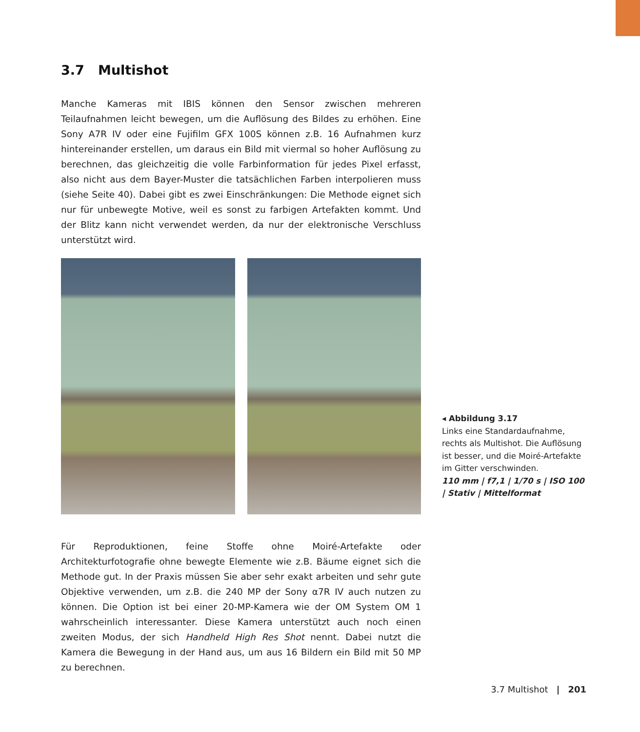3.7 Multishot
Manche Kameras mit IBIS können den Sensor zwischen mehreren Teilaufnahmen leicht bewegen, um die Auflösung des Bildes zu erhöhen. Eine Sony A7R IV oder eine Fujifilm GFX 100S können z.B. 16 Aufnahmen kurz hintereinander erstellen, um daraus ein Bild mit viermal so hoher Auflösung zu berechnen, das gleichzeitig die volle Farbinformation für jedes Pixel erfasst, also nicht aus dem Bayer-Muster die tatsächlichen Farben interpolieren muss (siehe Seite 40). Dabei gibt es zwei Einschränkungen: Die Methode eignet sich nur für unbewegte Motive, weil es sonst zu farbigen Artefakten kommt. Und der Blitz kann nicht verwendet werden, da nur der elektronische Verschluss unterstützt wird.
Für Reproduktionen, feine Stoffe ohne Moiré-Artefakte oder Architekturfotografie ohne bewegte Elemente wie z.B. Bäume eignet sich die Methode gut. In der Praxis müssen Sie aber sehr exakt arbeiten und sehr gute Objektive verwenden, um z.B. die 240 MP der Sony α7R IV auch nutzen zu können. Die Option ist bei einer 20-MP-Kamera wie der OM System OM 1 wahrscheinlich interessanter. Diese Kamera unterstützt auch noch einen zweiten Modus, der sich Handheld High Res Shot nennt. Dabei nutzt die Kamera die Bewegung in der Hand aus, um aus 16 Bildern ein Bild mit 50 MP zu berechnen.
◂ Abbildung 3.17
Links eine Standardaufnahme, rechts als Multishot. Die Auflösung ist besser, und die Moiré-Artefakte im Gitter verschwinden.
110 mm | f7,1 | 1/70 s | ISO 100 | Stativ | Mittelformat
3.7 Multishot | 201